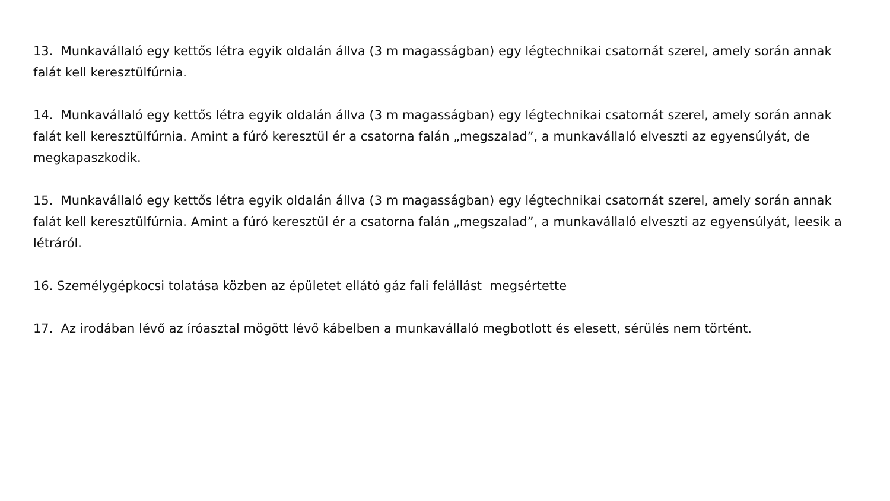13. Munkavállaló egy kettős létra egyik oldalán állva (3 m magasságban) egy légtechnikai csatornát szerel, amely során annak falát kell keresztülfúrnia.
14. Munkavállaló egy kettős létra egyik oldalán állva (3 m magasságban) egy légtechnikai csatornát szerel, amely során annak falát kell keresztülfúrnia. Amint a fúró keresztül ér a csatorna falán „megszalad”, a munkavállaló elveszti az egyensúlyát, de megkapaszkodik.
15. Munkavállaló egy kettős létra egyik oldalán állva (3 m magasságban) egy légtechnikai csatornát szerel, amely során annak falát kell keresztülfúrnia. Amint a fúró keresztül ér a csatorna falán „megszalad”, a munkavállaló elveszti az egyensúlyát, leesik a létráról.
16. Személygépkocsi tolatása közben az épületet ellátó gáz fali felállást megsértette
17. Az irodában lévő az íróasztal mögött lévő kábelben a munkavállaló megbotlott és elesett, sérülés nem történt.